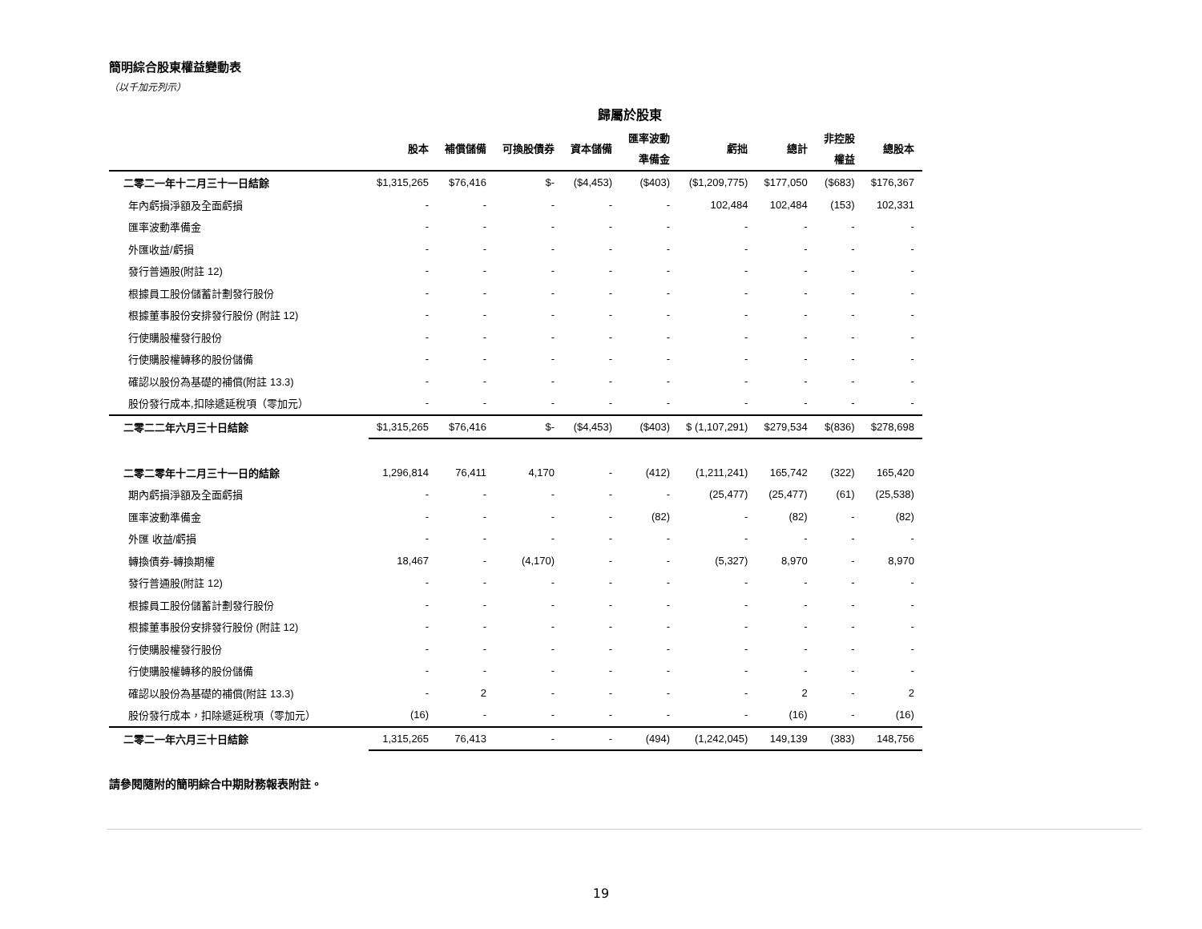簡明綜合股東權益變動表
（以千加元列示）
歸屬於股東
| | 股本 | 補償儲備 | 可換股債券 | 資本儲備 | 匯率波動 準備金 | 虧拙 | 總計 | 非控股 權益 | 總股本 |
| --- | --- | --- | --- | --- | --- | --- | --- | --- | --- |
| 二零二一年十二月三十一日結餘 | $1,315,265 | $76,416 | $- | ($4,453) | ($403) | ($1,209,775) | $177,050 | ($683) | $176,367 |
| 年內虧損淨額及全面虧損 | - | - | - | - | - | 102,484 | 102,484 | (153) | 102,331 |
| 匯率波動準備金 | - | - | - | - | - | - | - | - | - |
| 外匯收益/虧損 | - | - | - | - | - | - | - | - | - |
| 發行普通股(附註 12) | - | - | - | - | - | - | - | - | - |
| 根據員工股份儲蓄計劃發行股份 | - | - | - | - | - | - | - | - | - |
| 根據董事股份安排發行股份 (附註 12) | - | - | - | - | - | - | - | - | - |
| 行使購股權發行股份 | - | - | - | - | - | - | - | - | - |
| 行使購股權轉移的股份儲備 | - | - | - | - | - | - | - | - | - |
| 確認以股份為基礎的補償(附註 13.3) | - | - | - | - | - | - | - | - | - |
| 股份發行成本,扣除遞延稅項（零加元） | - | - | - | - | - | - | - | - | - |
| 二零二二年六月三十日結餘 | $1,315,265 | $76,416 | $- | ($4,453) | ($403) | $ (1,107,291) | $279,534 | $(836) | $278,698 |
| 二零二零年十二月三十一日的結餘 | 1,296,814 | 76,411 | 4,170 | - | (412) | (1,211,241) | 165,742 | (322) | 165,420 |
| 期內虧損淨額及全面虧損 | - | - | - | - | - | (25,477) | (25,477) | (61) | (25,538) |
| 匯率波動準備金 | - | - | - | - | (82) | - | (82) | - | (82) |
| 外匯 收益/虧損 | - | - | - | - | - | - | - | - | - |
| 轉換債券-轉換期權 | 18,467 | - | (4,170) | - | - | (5,327) | 8,970 | - | 8,970 |
| 發行普通股(附註 12) | - | - | - | - | - | - | - | - | - |
| 根據員工股份儲蓄計劃發行股份 | - | - | - | - | - | - | - | - | - |
| 根據董事股份安排發行股份 (附註 12) | - | - | - | - | - | - | - | - | - |
| 行使購股權發行股份 | - | - | - | - | - | - | - | - | - |
| 行使購股權轉移的股份儲備 | - | - | - | - | - | - | - | - | - |
| 確認以股份為基礎的補償(附註 13.3) | - | 2 | - | - | - | - | 2 | - | 2 |
| 股份發行成本，扣除遞延稅項（零加元） | (16) | - | - | - | - | - | (16) | - | (16) |
| 二零二一年六月三十日結餘 | 1,315,265 | 76,413 | - | - | (494) | (1,242,045) | 149,139 | (383) | 148,756 |
請參閱隨附的簡明綜合中期財務報表附註。
19